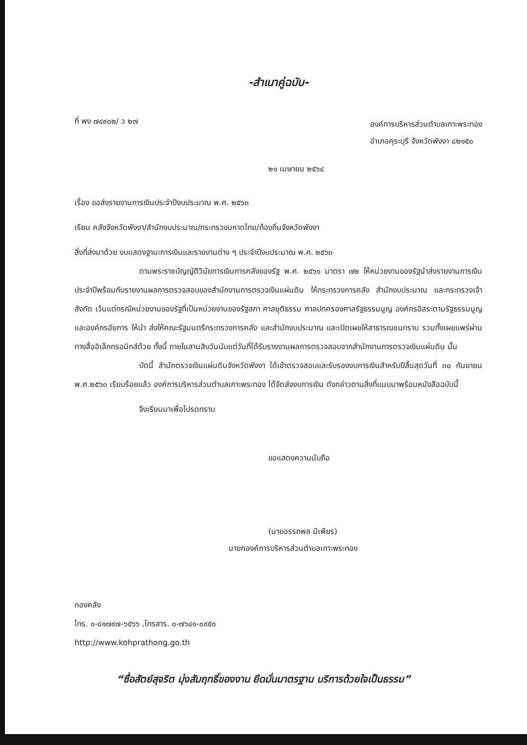-สำเนาคู่ฉบับ-
ที่ พง ๗๔๙๐๒/ ว ๒๗
องค์การบริหารส่วนตำบลเกาะพระทอง
อำเภอคุระบุรี จังหวัดพังงา ๘๒๑๕๐
๒๑ เมษายน ๒๕๖๔
เรื่อง ขอส่งรายงานการเงินประจำปีงบประมาณ พ.ศ. ๒๕๖๓
เรียน คลังจังหวัดพังงา/สำนักงบประมาณ/กระทรวงมหาดไทย/ท้องถิ่นจังหวัดพังงา
สิ่งที่ส่งมาด้วย งบแสดงฐานะการเงินและรายงานต่าง ๆ ประจำปีงบประมาณ พ.ศ. ๒๕๖๓
ตามพระราชบัญญัติวินัยการเงินการคลังของรัฐ พ.ศ. ๒๕๖๑ มาตรา ๗๒ ให้หน่วยงานของรัฐนำส่งรายงานการเงินประจำปีพร้อมกับรายงานผลการตรวจสอบของสำนักงานการตรวจเงินแผ่นดิน ให้กระทรวงการคลัง สำนักงบประมาณ และกระทรวงเจ้าสังกัด เว้นแต่กรณีหน่วยงานของรัฐที่เป็นหน่วยงานของรัฐสภา ศาลยุติธรรม ศาลปกครองศาลรัฐธรรมนูญ องค์กรอิสระตามรัฐธรรมนูญ และองค์กรอัยการ ให้นำ ส่งให้คณะรัฐมนตรีกระทรวงการคลัง และสำนักงบประมาณ และเปิดเผยให้สาธารณชนทราบ รวมทั้งเผยแพร่ผ่านทางสื่ออิเล็กทรอนิกส์ด้วย ทั้งนี้ ภายในสามสิบวันนับแต่วันที่ได้รับรายงานผลการตรวจสอบจากสำนักงานการตรวจเงินแผ่นดิน นั้น
บัดนี้ สำนักตรวจเงินแผ่นดินจังหวัดพังงา ได้เข้าตรวจสอบและรับรองงบการเงินสำหรับปีสิ้นสุดวันที่ ๓๐ กันยายน พ.ศ.๒๕๖๓ เรียบร้อยแล้ว องค์การบริหารส่วนตำบลเกาะพระทอง ได้จัดส่งงบการเงิน ดังกล่าวตามสิ่งที่แนบมาพร้อมหนังสือฉบับนี้
จึงเรียนมาเพื่อโปรดทราบ
ขอแสดงความนับถือ
(นายอรรถพล มีเพียร)
นายกองค์การบริหารส่วนตำบลเกาะพระทอง
กองคลัง
โทร. ๐-๘๑๗๙๗-๖๕๖๖ ,โทรสาร. ๐-๗๖๔๑-๐๙๕๐
http://www.kohprathong.go.th
“ซื่อสัตย์สุจริต มุ่งสัมฤทธิ์ของงาน ยึดมั่นมาตรฐาน บริการด้วยใจเป็นธรรม”